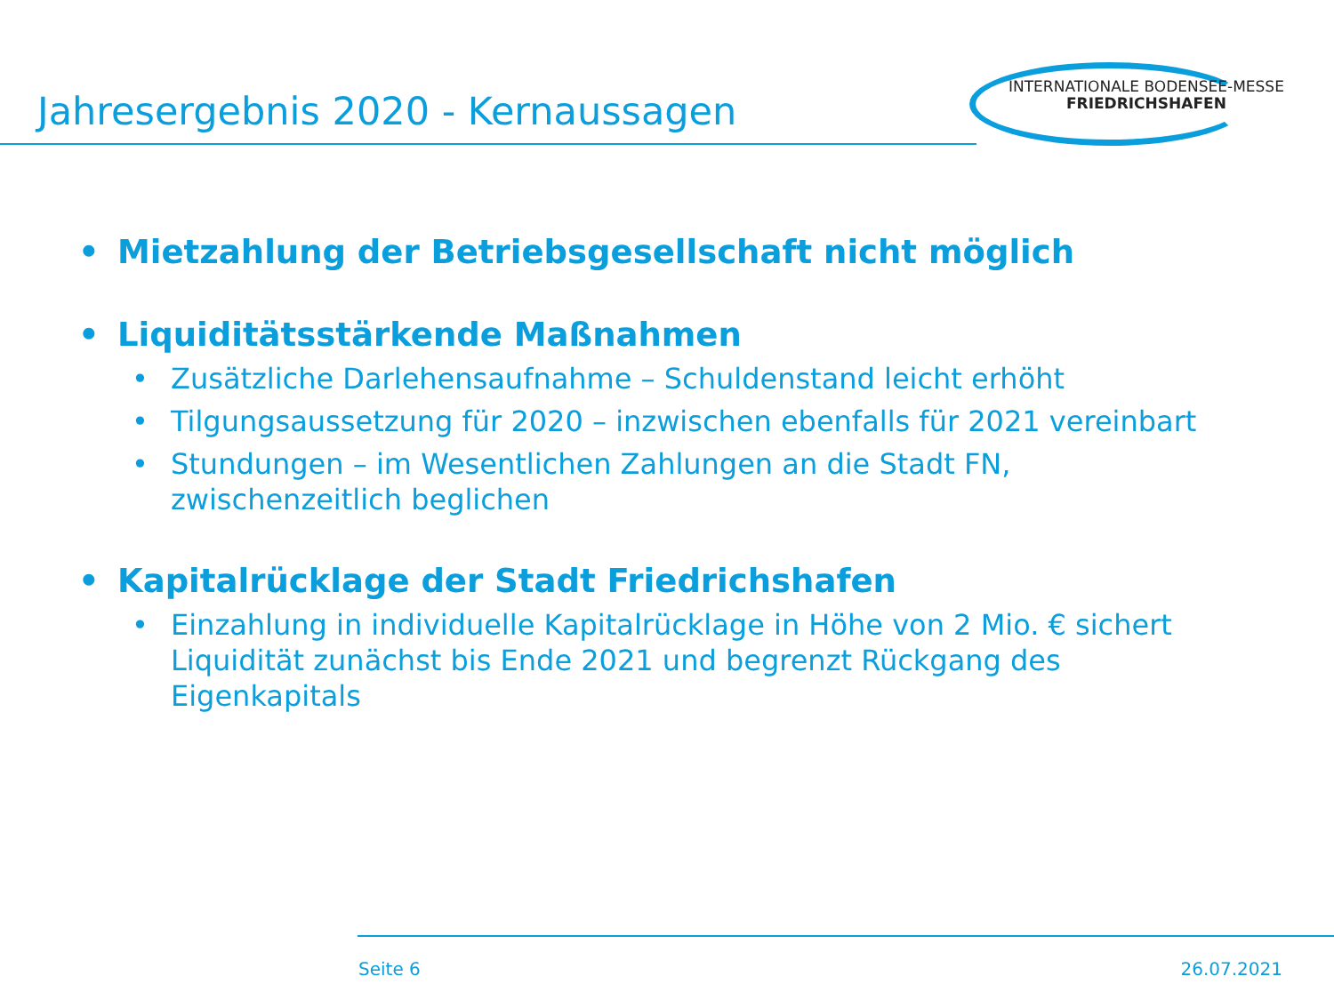Jahresergebnis 2020 - Kernaussagen
INTERNATIONALE BODENSEE-MESSE
FRIEDRICHSHAFEN
• Mietzahlung der Betriebsgesellschaft nicht möglich
• Liquiditätsstärkende Maßnahmen
• Zusätzliche Darlehensaufnahme – Schuldenstand leicht erhöht
• Tilgungsaussetzung für 2020 – inzwischen ebenfalls für 2021 vereinbart
• Stundungen – im Wesentlichen Zahlungen an die Stadt FN, zwischenzeitlich beglichen
• Kapitalrücklage der Stadt Friedrichshafen
• Einzahlung in individuelle Kapitalrücklage in Höhe von 2 Mio. € sichert Liquidität zunächst bis Ende 2021 und begrenzt Rückgang des Eigenkapitals
Seite 6 26.07.2021